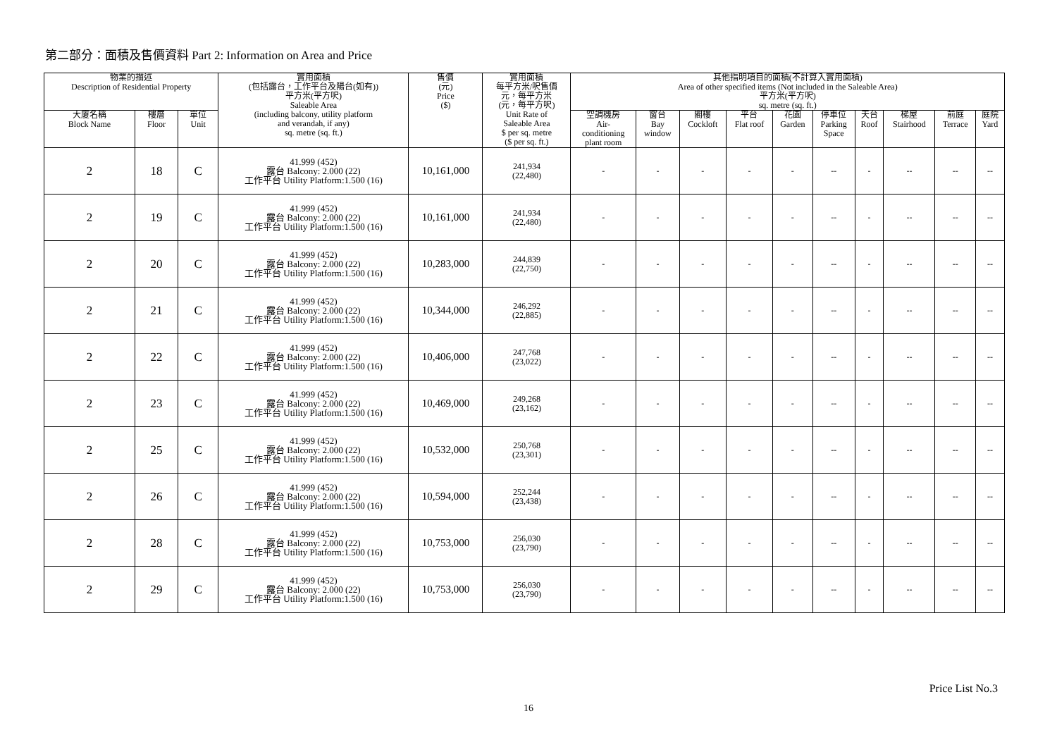第二部分：面積及售價資料 Part 2: Information on Area and Price
| 物業的描述 Description of Residential Property | | | 實用面積 (包括露台，工作平台及陽台(如有)) 平方米(平方呎) Saleable Area (including balcony, utility platform and verandah, if any) sq. metre (sq. ft.) | 售價 (元) Price ($) | 實用面積 每平方米/呎售價 元，每平方米 (元，每平方呎) Unit Rate of Saleable Area $ per sq. metre ($ per sq. ft.) | 其他指明項目的面積(不計算入實用面積) Area of other specified items (Not included in the Saleable Area) 平方米(平方呎) sq. metre (sq. ft.) | | | | | | | | | |
| --- | --- | --- | --- | --- | --- | --- | --- | --- | --- | --- | --- | --- | --- | --- | --- |
| 大廈名稱 Block Name | 樓層 Floor | 單位 Unit | | | | 空調機房 Air- conditioning plant room | 窗台 Bay window | 閣樓 Cockloft | 平台 Flat roof | 花園 Garden | 停車位 Parking Space | 天台 Roof | 梯屋 Stairhood | 前庭 Terrace | 庭院 Yard |
| 2 | 18 | C | 41.999 (452) 露台 Balcony: 2.000 (22) 工作平台 Utility Platform:1.500 (16) | 10,161,000 | 241,934 (22,480) | - | - | - | - | - | -- | - | -- | -- | -- |
| 2 | 19 | C | 41.999 (452) 露台 Balcony: 2.000 (22) 工作平台 Utility Platform:1.500 (16) | 10,161,000 | 241,934 (22,480) | - | - | - | - | - | -- | - | -- | -- | -- |
| 2 | 20 | C | 41.999 (452) 露台 Balcony: 2.000 (22) 工作平台 Utility Platform:1.500 (16) | 10,283,000 | 244,839 (22,750) | - | - | - | - | - | -- | - | -- | -- | -- |
| 2 | 21 | C | 41.999 (452) 露台 Balcony: 2.000 (22) 工作平台 Utility Platform:1.500 (16) | 10,344,000 | 246,292 (22,885) | - | - | - | - | - | -- | - | -- | -- | -- |
| 2 | 22 | C | 41.999 (452) 露台 Balcony: 2.000 (22) 工作平台 Utility Platform:1.500 (16) | 10,406,000 | 247,768 (23,022) | - | - | - | - | - | -- | - | -- | -- | -- |
| 2 | 23 | C | 41.999 (452) 露台 Balcony: 2.000 (22) 工作平台 Utility Platform:1.500 (16) | 10,469,000 | 249,268 (23,162) | - | - | - | - | - | -- | - | -- | -- | -- |
| 2 | 25 | C | 41.999 (452) 露台 Balcony: 2.000 (22) 工作平台 Utility Platform:1.500 (16) | 10,532,000 | 250,768 (23,301) | - | - | - | - | - | -- | - | -- | -- | -- |
| 2 | 26 | C | 41.999 (452) 露台 Balcony: 2.000 (22) 工作平台 Utility Platform:1.500 (16) | 10,594,000 | 252,244 (23,438) | - | - | - | - | - | -- | - | -- | -- | -- |
| 2 | 28 | C | 41.999 (452) 露台 Balcony: 2.000 (22) 工作平台 Utility Platform:1.500 (16) | 10,753,000 | 256,030 (23,790) | - | - | - | - | - | -- | - | -- | -- | -- |
| 2 | 29 | C | 41.999 (452) 露台 Balcony: 2.000 (22) 工作平台 Utility Platform:1.500 (16) | 10,753,000 | 256,030 (23,790) | - | - | - | - | - | -- | - | -- | -- | -- |
Price List No.3
16